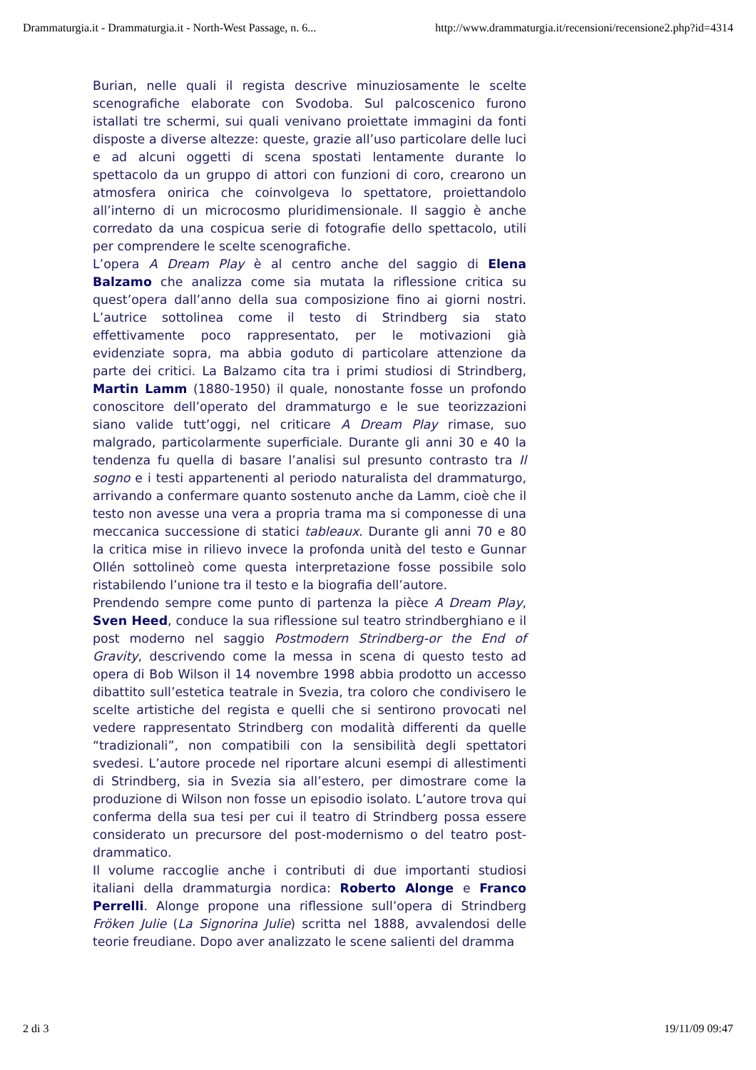Drammaturgia.it - Drammaturgia.it - North-West Passage, n. 6... http://www.drammaturgia.it/recensioni/recensione2.php?id=4314
Burian, nelle quali il regista descrive minuziosamente le scelte scenografiche elaborate con Svodoba. Sul palcoscenico furono istallati tre schermi, sui quali venivano proiettate immagini da fonti disposte a diverse altezze: queste, grazie all’uso particolare delle luci e ad alcuni oggetti di scena spostati lentamente durante lo spettacolo da un gruppo di attori con funzioni di coro, crearono un atmosfera onirica che coinvolgeva lo spettatore, proiettandolo all’interno di un microcosmo pluridimensionale. Il saggio è anche corredato da una cospicua serie di fotografie dello spettacolo, utili per comprendere le scelte scenografiche.
L’opera A Dream Play è al centro anche del saggio di Elena Balzamo che analizza come sia mutata la riflessione critica su quest’opera dall’anno della sua composizione fino ai giorni nostri. L’autrice sottolinea come il testo di Strindberg sia stato effettivamente poco rappresentato, per le motivazioni già evidenziate sopra, ma abbia goduto di particolare attenzione da parte dei critici. La Balzamo cita tra i primi studiosi di Strindberg, Martin Lamm (1880-1950) il quale, nonostante fosse un profondo conoscitore dell’operato del drammaturgo e le sue teorizzazioni siano valide tutt’oggi, nel criticare A Dream Play rimase, suo malgrado, particolarmente superficiale. Durante gli anni 30 e 40 la tendenza fu quella di basare l’analisi sul presunto contrasto tra Il sogno e i testi appartenenti al periodo naturalista del drammaturgo, arrivando a confermare quanto sostenuto anche da Lamm, cioè che il testo non avesse una vera a propria trama ma si componesse di una meccanica successione di statici tableaux. Durante gli anni 70 e 80 la critica mise in rilievo invece la profonda unità del testo e Gunnar Ollén sottolineò come questa interpretazione fosse possibile solo ristabilendo l’unione tra il testo e la biografia dell’autore.
Prendendo sempre come punto di partenza la pièce A Dream Play, Sven Heed, conduce la sua riflessione sul teatro strindberghiano e il post moderno nel saggio Postmodern Strindberg-or the End of Gravity, descrivendo come la messa in scena di questo testo ad opera di Bob Wilson il 14 novembre 1998 abbia prodotto un accesso dibattito sull’estetica teatrale in Svezia, tra coloro che condivisero le scelte artistiche del regista e quelli che si sentirono provocati nel vedere rappresentato Strindberg con modalità differenti da quelle “tradizionali”, non compatibili con la sensibilità degli spettatori svedesi. L’autore procede nel riportare alcuni esempi di allestimenti di Strindberg, sia in Svezia sia all’estero, per dimostrare come la produzione di Wilson non fosse un episodio isolato. L’autore trova qui conferma della sua tesi per cui il teatro di Strindberg possa essere considerato un precursore del post-modernismo o del teatro post-drammatico.
Il volume raccoglie anche i contributi di due importanti studiosi italiani della drammaturgia nordica: Roberto Alonge e Franco Perrelli. Alonge propone una riflessione sull’opera di Strindberg Fröken Julie (La Signorina Julie) scritta nel 1888, avvalendosi delle teorie freudiane. Dopo aver analizzato le scene salienti del dramma
2 di 3 19/11/09 09:47